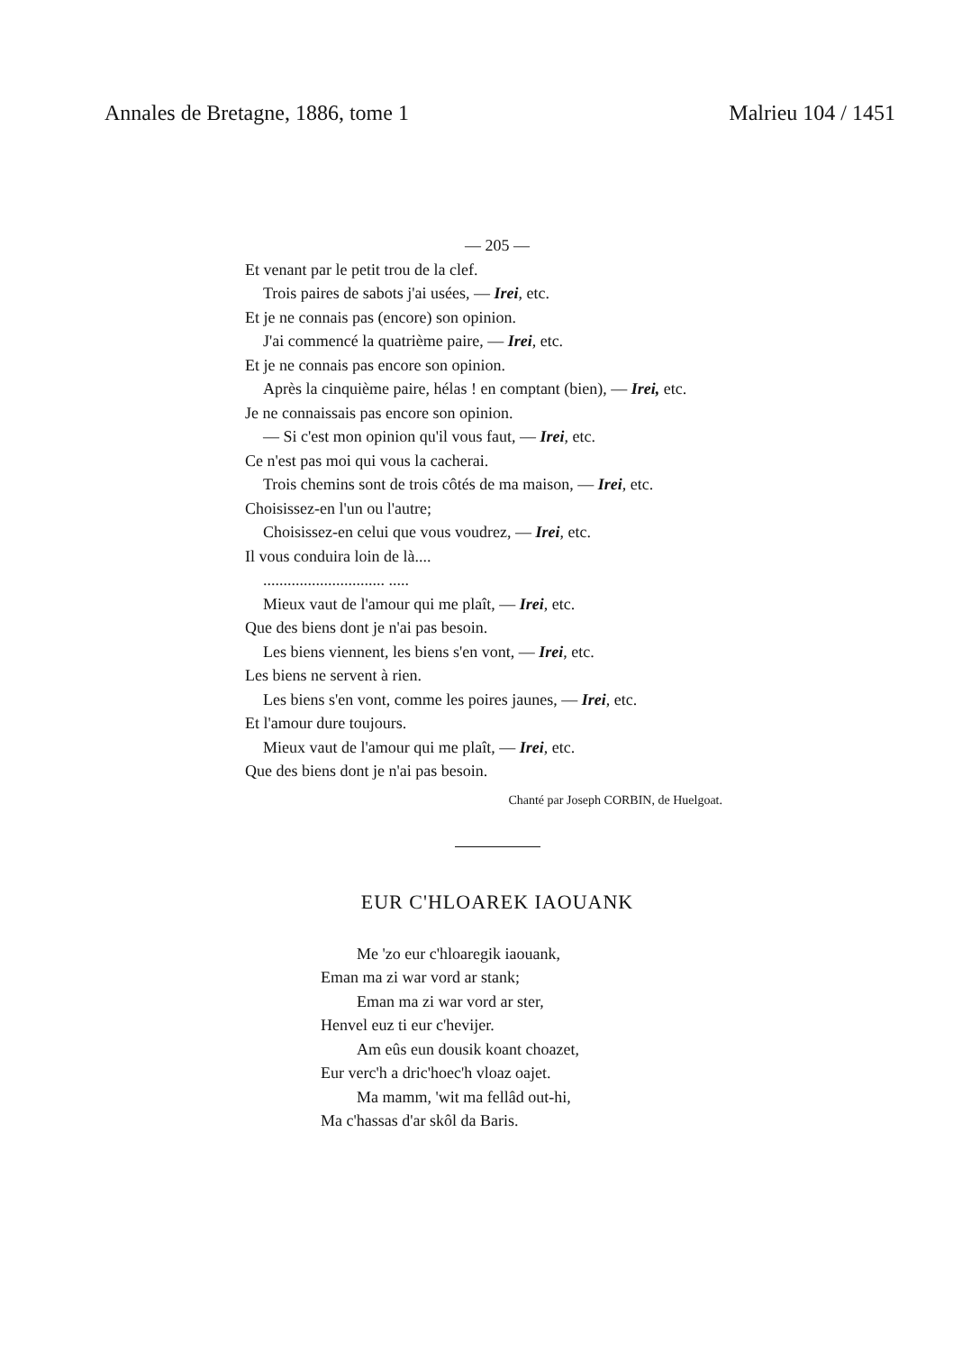Annales de Bretagne, 1886, tome 1 Malrieu 104 / 1451
— 205 —
Et venant par le petit trou de la clef.
Trois paires de sabots j'ai usées, — Irei, etc.
Et je ne connais pas (encore) son opinion.
J'ai commencé la quatrième paire, — Irei, etc.
Et je ne connais pas encore son opinion.
Après la cinquième paire, hélas ! en comptant (bien), — Irei, etc.
Je ne connaissais pas encore son opinion.
— Si c'est mon opinion qu'il vous faut, — Irei, etc.
Ce n'est pas moi qui vous la cacherai.
Trois chemins sont de trois côtés de ma maison, — Irei, etc.
Choisissez-en l'un ou l'autre;
Choisissez-en celui que vous voudrez, — Irei, etc.
Il vous conduira loin de là....
.............................. .....
Mieux vaut de l'amour qui me plaît, — Irei, etc.
Que des biens dont je n'ai pas besoin.
Les biens viennent, les biens s'en vont, — Irei, etc.
Les biens ne servent à rien.
Les biens s'en vont, comme les poires jaunes, — Irei, etc.
Et l'amour dure toujours.
Mieux vaut de l'amour qui me plaît, — Irei, etc.
Que des biens dont je n'ai pas besoin.
Chanté par Joseph CORBIN, de Huelgoat.
EUR C'HLOAREK IAOUANK
Me 'zo eur c'hloaregik iaouank,
Eman ma zi war vord ar stank;
Eman ma zi war vord ar ster,
Henvel euz ti eur c'hevijer.
Am eûs eun dousik koant choazet,
Eur verc'h a dric'hoec'h vloaz oajet.
Ma mamm, 'wit ma fellâd out-hi,
Ma c'hassas d'ar skôl da Baris.